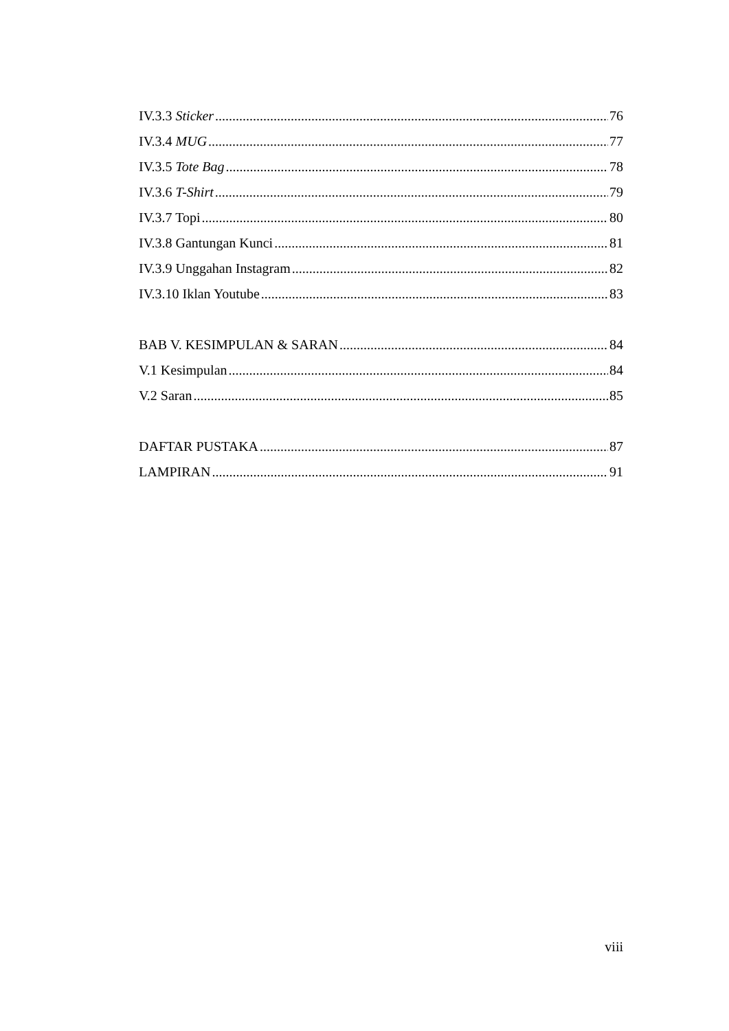IV.3.3 Sticker 76
IV.3.4 MUG 77
IV.3.5 Tote Bag 78
IV.3.6 T-Shirt 79
IV.3.7 Topi 80
IV.3.8 Gantungan Kunci 81
IV.3.9 Unggahan Instagram 82
IV.3.10 Iklan Youtube 83
BAB V. KESIMPULAN & SARAN 84
V.1 Kesimpulan 84
V.2 Saran 85
DAFTAR PUSTAKA 87
LAMPIRAN 91
viii